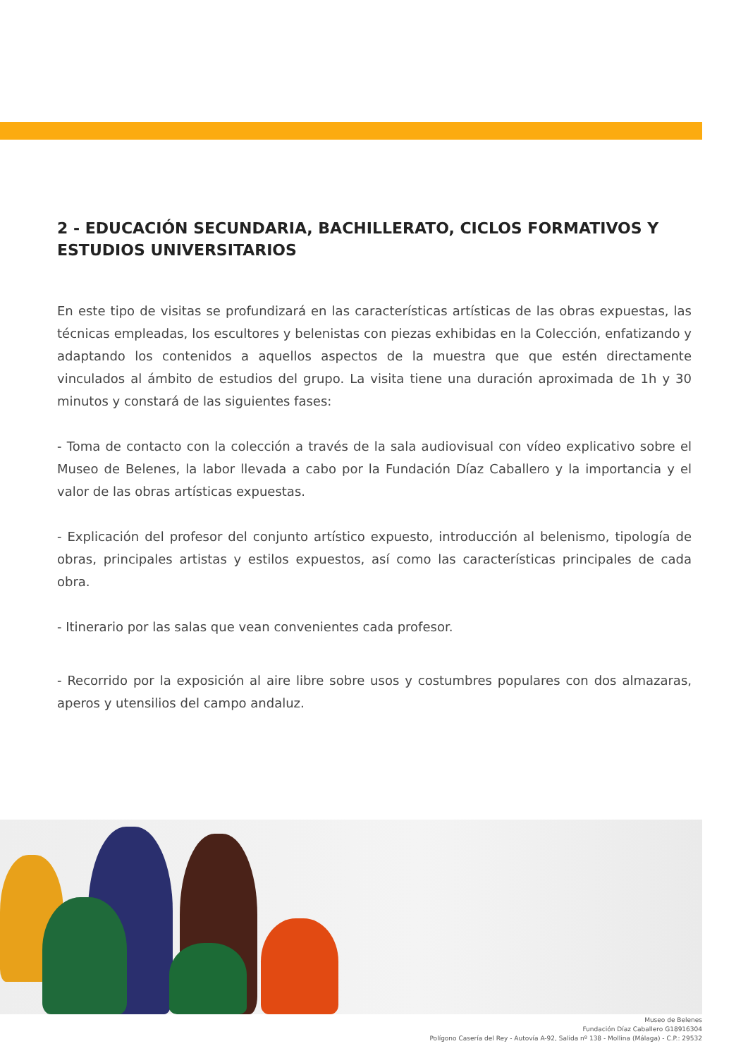2 - EDUCACIÓN SECUNDARIA, BACHILLERATO, CICLOS FORMATIVOS Y ESTUDIOS UNIVERSITARIOS
En este tipo de visitas se profundizará en las características artísticas de las obras expuestas, las técnicas empleadas, los escultores y belenistas con piezas exhibidas en la Colección, enfatizando y adaptando los contenidos a aquellos aspectos de la muestra que que estén directamente vinculados al ámbito de estudios del grupo. La visita tiene una duración aproximada de 1h y 30 minutos y constará de las siguientes fases:
- Toma de contacto con la colección a través de la sala audiovisual con vídeo explicativo sobre el Museo de Belenes, la labor llevada a cabo por la Fundación Díaz Caballero y la importancia y el valor de las obras artísticas expuestas.
- Explicación del profesor del conjunto artístico expuesto, introducción al belenismo, tipología de obras, principales artistas y estilos expuestos, así como las características principales de cada obra.
- Itinerario por las salas que vean convenientes cada profesor.
- Recorrido por la exposición al aire libre sobre usos y costumbres populares con dos almazaras, aperos y utensilios del campo andaluz.
Museo de Belenes
Fundación Díaz Caballero G18916304
Polígono Casería del Rey - Autovía A-92, Salida nº 138 - Mollina (Málaga) - C.P.: 29532